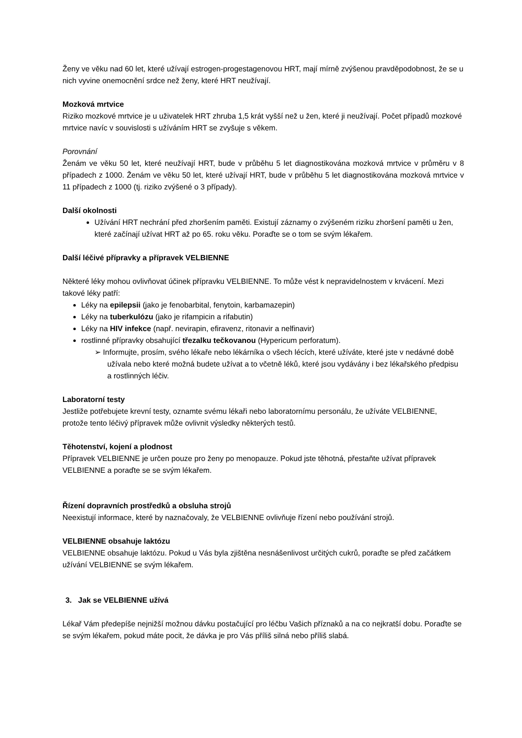Ženy ve věku nad 60 let, které užívají estrogen-progestagenovou HRT, mají mírně zvýšenou pravděpodobnost, že se u nich vyvine onemocnění srdce než ženy, které HRT neužívají.
Mozková mrtvice
Riziko mozkové mrtvice je u uživatelek HRT zhruba 1,5 krát vyšší než u žen, které ji neužívají. Počet případů mozkové mrtvice navíc v souvislosti s užíváním HRT se zvyšuje s věkem.
Porovnání
Ženám ve věku 50 let, které neužívají HRT, bude v průběhu 5 let diagnostikována mozková mrtvice v průměru v 8 případech z 1000. Ženám ve věku 50 let, které užívají HRT, bude v průběhu 5 let diagnostikována mozková mrtvice v 11 případech z 1000 (tj. riziko zvýšené o 3 případy).
Další okolnosti
Užívání HRT nechrání před zhoršením paměti. Existují záznamy o zvýšeném riziku zhoršení paměti u žen, které začínají užívat HRT až po 65. roku věku. Poraďte se o tom se svým lékařem.
Další léčivé přípravky a přípravek VELBIENNE
Některé léky mohou ovlivňovat účinek přípravku VELBIENNE. To může vést k nepravidelnostem v krvácení. Mezi takové léky patří:
Léky na epilepsii (jako je fenobarbital, fenytoin, karbamazepin)
Léky na tuberkulózu (jako je rifampicin a rifabutin)
Léky na HIV infekce (např. nevirapin, efiravenz, ritonavir a nelfinavir)
rostlinné přípravky obsahující třezalku tečkovanou (Hypericum perforatum).
➢ Informujte, prosím, svého lékaře nebo lékárníka o všech lécích, které užíváte, které jste v nedávné době užívala nebo které možná budete užívat a to včetně léků, které jsou vydávány i bez lékařského předpisu a rostlinných léčiv.
Laboratorní testy
Jestliže potřebujete krevní testy, oznamte svému lékaři nebo laboratornímu personálu, že užíváte VELBIENNE, protože tento léčivý přípravek může ovlivnit výsledky některých testů.
Těhotenství, kojení a plodnost
Přípravek VELBIENNE je určen pouze pro ženy po menopauze. Pokud jste těhotná, přestaňte užívat přípravek VELBIENNE a poraďte se se svým lékařem.
Řízení dopravních prostředků a obsluha strojů
Neexistují informace, které by naznačovaly, že VELBIENNE ovlivňuje řízení nebo používání strojů.
VELBIENNE obsahuje laktózu
VELBIENNE obsahuje laktózu. Pokud u Vás byla zjištěna nesnášenlivost určitých cukrů, poraďte se před začátkem užívání VELBIENNE se svým lékařem.
3. Jak se VELBIENNE užívá
Lékař Vám předepíše nejnižší možnou dávku postačující pro léčbu Vašich příznaků a na co nejkratší dobu. Poraďte se se svým lékařem, pokud máte pocit, že dávka je pro Vás příliš silná nebo příliš slabá.